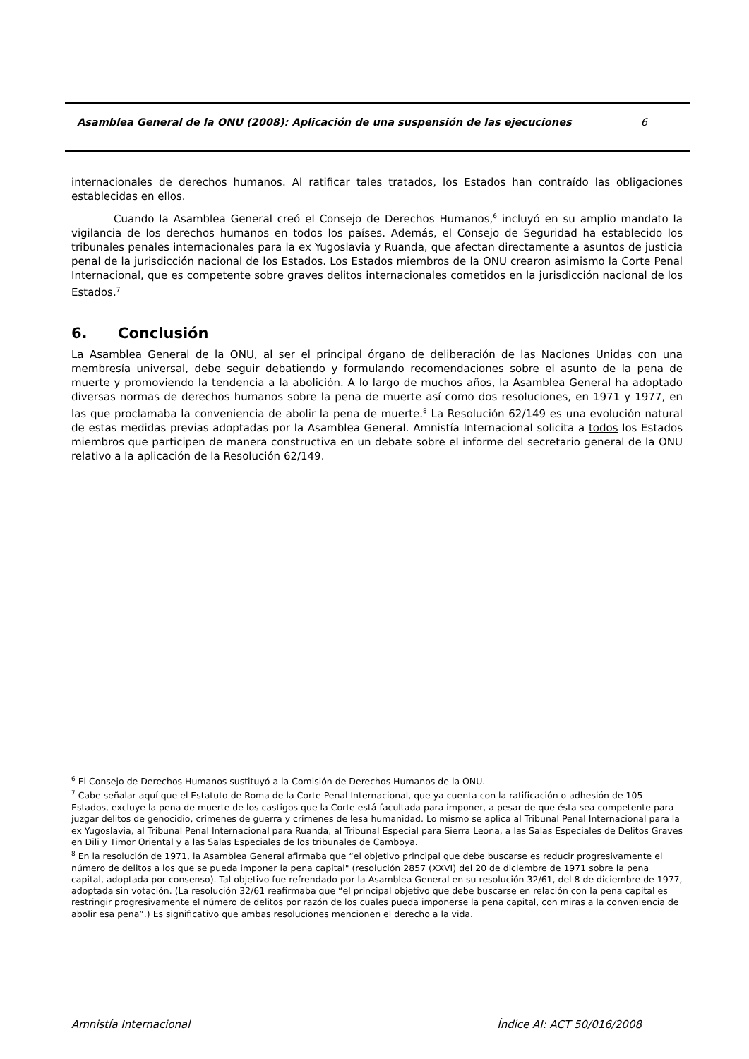Asamblea General de la ONU (2008): Aplicación de una suspensión de las ejecuciones 6
internacionales de derechos humanos. Al ratificar tales tratados, los Estados han contraído las obligaciones establecidas en ellos.
Cuando la Asamblea General creó el Consejo de Derechos Humanos,<sup>6</sup> incluyó en su amplio mandato la vigilancia de los derechos humanos en todos los países. Además, el Consejo de Seguridad ha establecido los tribunales penales internacionales para la ex Yugoslavia y Ruanda, que afectan directamente a asuntos de justicia penal de la jurisdicción nacional de los Estados. Los Estados miembros de la ONU crearon asimismo la Corte Penal Internacional, que es competente sobre graves delitos internacionales cometidos en la jurisdicción nacional de los Estados.<sup>7</sup>
6. Conclusión
La Asamblea General de la ONU, al ser el principal órgano de deliberación de las Naciones Unidas con una membresía universal, debe seguir debatiendo y formulando recomendaciones sobre el asunto de la pena de muerte y promoviendo la tendencia a la abolición. A lo largo de muchos años, la Asamblea General ha adoptado diversas normas de derechos humanos sobre la pena de muerte así como dos resoluciones, en 1971 y 1977, en las que proclamaba la conveniencia de abolir la pena de muerte.<sup>8</sup> La Resolución 62/149 es una evolución natural de estas medidas previas adoptadas por la Asamblea General. Amnistía Internacional solicita a todos los Estados miembros que participen de manera constructiva en un debate sobre el informe del secretario general de la ONU relativo a la aplicación de la Resolución 62/149.
<sup>6</sup> El Consejo de Derechos Humanos sustituyó a la Comisión de Derechos Humanos de la ONU.
<sup>7</sup> Cabe señalar aquí que el Estatuto de Roma de la Corte Penal Internacional, que ya cuenta con la ratificación o adhesión de 105 Estados, excluye la pena de muerte de los castigos que la Corte está facultada para imponer, a pesar de que ésta sea competente para juzgar delitos de genocidio, crímenes de guerra y crímenes de lesa humanidad. Lo mismo se aplica al Tribunal Penal Internacional para la ex Yugoslavia, al Tribunal Penal Internacional para Ruanda, al Tribunal Especial para Sierra Leona, a las Salas Especiales de Delitos Graves en Dili y Timor Oriental y a las Salas Especiales de los tribunales de Camboya.
<sup>8</sup> En la resolución de 1971, la Asamblea General afirmaba que “el objetivo principal que debe buscarse es reducir progresivamente el número de delitos a los que se pueda imponer la pena capital" (resolución 2857 (XXVI) del 20 de diciembre de 1971 sobre la pena capital, adoptada por consenso). Tal objetivo fue refrendado por la Asamblea General en su resolución 32/61, del 8 de diciembre de 1977, adoptada sin votación. (La resolución 32/61 reafirmaba que “el principal objetivo que debe buscarse en relación con la pena capital es restringir progresivamente el número de delitos por razón de los cuales pueda imponerse la pena capital, con miras a la conveniencia de abolir esa pena”.) Es significativo que ambas resoluciones mencionen el derecho a la vida.
Amnistía Internacional Índice AI: ACT 50/016/2008